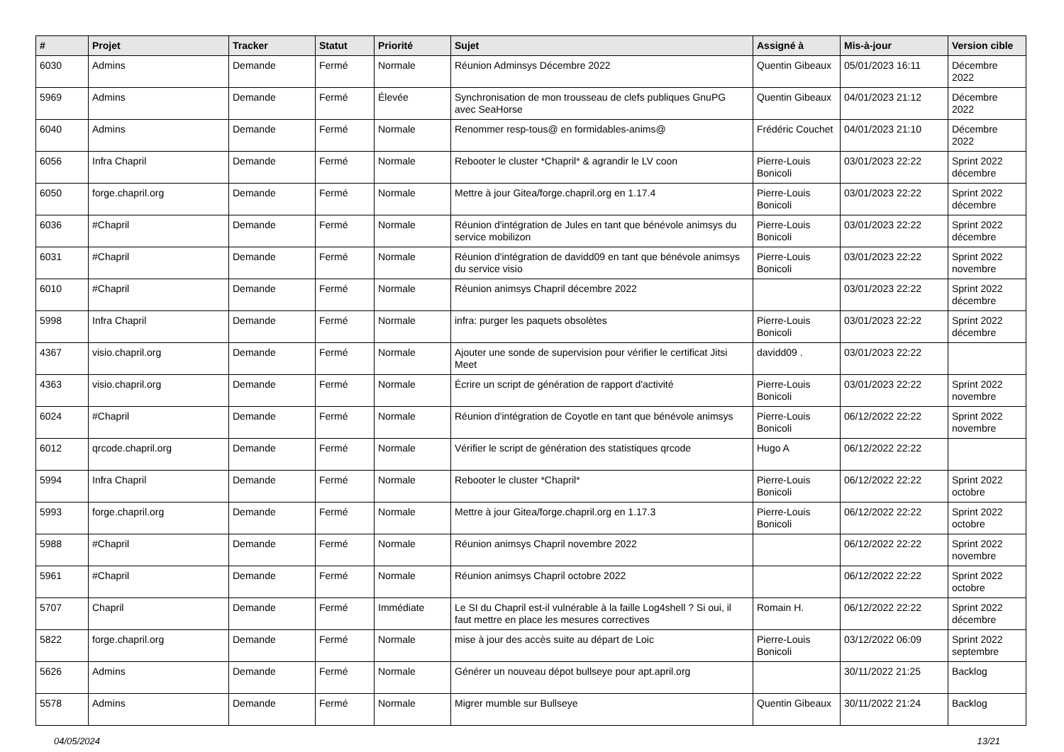| # | Projet | Tracker | Statut | Priorité | Sujet | Assigné à | Mis-à-jour | Version cible |
| --- | --- | --- | --- | --- | --- | --- | --- | --- |
| 6030 | Admins | Demande | Fermé | Normale | Réunion Adminsys Décembre 2022 | Quentin Gibeaux | 05/01/2023 16:11 | Décembre 2022 |
| 5969 | Admins | Demande | Fermé | Élevée | Synchronisation de mon trousseau de clefs publiques GnuPG avec SeaHorse | Quentin Gibeaux | 04/01/2023 21:12 | Décembre 2022 |
| 6040 | Admins | Demande | Fermé | Normale | Renommer resp-tous@ en formidables-anims@ | Frédéric Couchet | 04/01/2023 21:10 | Décembre 2022 |
| 6056 | Infra Chapril | Demande | Fermé | Normale | Rebooter le cluster *Chapril* & agrandir le LV coon | Pierre-Louis Bonicoli | 03/01/2023 22:22 | Sprint 2022 décembre |
| 6050 | forge.chapril.org | Demande | Fermé | Normale | Mettre à jour Gitea/forge.chapril.org en 1.17.4 | Pierre-Louis Bonicoli | 03/01/2023 22:22 | Sprint 2022 décembre |
| 6036 | #Chapril | Demande | Fermé | Normale | Réunion d'intégration de Jules en tant que bénévole animsys du service mobilizon | Pierre-Louis Bonicoli | 03/01/2023 22:22 | Sprint 2022 décembre |
| 6031 | #Chapril | Demande | Fermé | Normale | Réunion d'intégration de davidd09 en tant que bénévole animsys du service visio | Pierre-Louis Bonicoli | 03/01/2023 22:22 | Sprint 2022 novembre |
| 6010 | #Chapril | Demande | Fermé | Normale | Réunion animsys Chapril décembre 2022 | | 03/01/2023 22:22 | Sprint 2022 décembre |
| 5998 | Infra Chapril | Demande | Fermé | Normale | infra: purger les paquets obsolètes | Pierre-Louis Bonicoli | 03/01/2023 22:22 | Sprint 2022 décembre |
| 4367 | visio.chapril.org | Demande | Fermé | Normale | Ajouter une sonde de supervision pour vérifier le certificat Jitsi Meet | davidd09 . | 03/01/2023 22:22 | |
| 4363 | visio.chapril.org | Demande | Fermé | Normale | Écrire un script de génération de rapport d'activité | Pierre-Louis Bonicoli | 03/01/2023 22:22 | Sprint 2022 novembre |
| 6024 | #Chapril | Demande | Fermé | Normale | Réunion d'intégration de Coyotle en tant que bénévole animsys | Pierre-Louis Bonicoli | 06/12/2022 22:22 | Sprint 2022 novembre |
| 6012 | qrcode.chapril.org | Demande | Fermé | Normale | Vérifier le script de génération des statistiques qrcode | Hugo A | 06/12/2022 22:22 | |
| 5994 | Infra Chapril | Demande | Fermé | Normale | Rebooter le cluster *Chapril* | Pierre-Louis Bonicoli | 06/12/2022 22:22 | Sprint 2022 octobre |
| 5993 | forge.chapril.org | Demande | Fermé | Normale | Mettre à jour Gitea/forge.chapril.org en 1.17.3 | Pierre-Louis Bonicoli | 06/12/2022 22:22 | Sprint 2022 octobre |
| 5988 | #Chapril | Demande | Fermé | Normale | Réunion animsys Chapril novembre 2022 | | 06/12/2022 22:22 | Sprint 2022 novembre |
| 5961 | #Chapril | Demande | Fermé | Normale | Réunion animsys Chapril octobre 2022 | | 06/12/2022 22:22 | Sprint 2022 octobre |
| 5707 | Chapril | Demande | Fermé | Immédiate | Le SI du Chapril est-il vulnérable à la faille Log4shell ? Si oui, il faut mettre en place les mesures correctives | Romain H. | 06/12/2022 22:22 | Sprint 2022 décembre |
| 5822 | forge.chapril.org | Demande | Fermé | Normale | mise à jour des accès suite au départ de Loic | Pierre-Louis Bonicoli | 03/12/2022 06:09 | Sprint 2022 septembre |
| 5626 | Admins | Demande | Fermé | Normale | Générer un nouveau dépot bullseye pour apt.april.org | | 30/11/2022 21:25 | Backlog |
| 5578 | Admins | Demande | Fermé | Normale | Migrer mumble sur Bullseye | Quentin Gibeaux | 30/11/2022 21:24 | Backlog |
04/05/2024 13/21